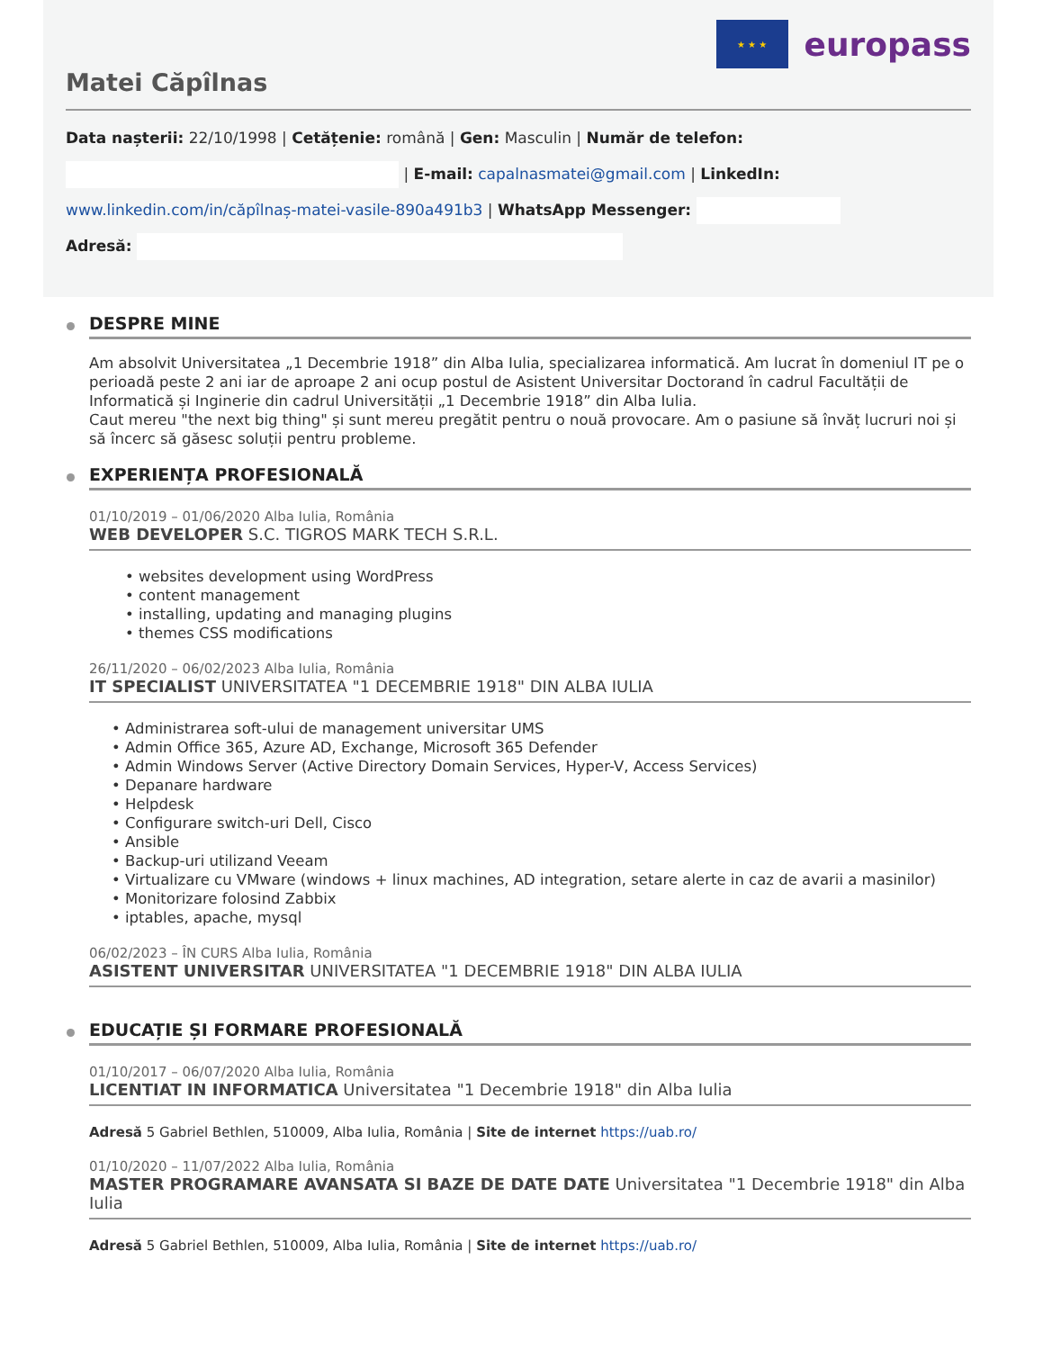★ ★ ★
europass
Matei Căpîlnas
Data nașterii: 22/10/1998 | Cetățenie: română | Gen: Masculin | Număr de telefon:
| E-mail: capalnasmatei@gmail.com | LinkedIn:
www.linkedin.com/in/căpîlnaș-matei-vasile-890a491b3 | WhatsApp Messenger:
Adresă:
DESPRE MINE
Am absolvit Universitatea „1 Decembrie 1918” din Alba Iulia, specializarea informatică. Am lucrat în domeniul IT pe o perioadă peste 2 ani iar de aproape 2 ani ocup postul de Asistent Universitar Doctorand în cadrul Facultății de Informatică și Inginerie din cadrul Universității „1 Decembrie 1918” din Alba Iulia.
Caut mereu "the next big thing" și sunt mereu pregătit pentru o nouă provocare. Am o pasiune să învăț lucruri noi și să încerc să găsesc soluții pentru probleme.
EXPERIENȚA PROFESIONALĂ
01/10/2019 – 01/06/2020 Alba Iulia, România
WEB DEVELOPER S.C. TIGROS MARK TECH S.R.L.
• websites development using WordPress
• content management
• installing, updating and managing plugins
• themes CSS modifications
26/11/2020 – 06/02/2023 Alba Iulia, România
IT SPECIALIST UNIVERSITATEA "1 DECEMBRIE 1918" DIN ALBA IULIA
• Administrarea soft-ului de management universitar UMS
• Admin Office 365, Azure AD, Exchange, Microsoft 365 Defender
• Admin Windows Server (Active Directory Domain Services, Hyper-V, Access Services)
• Depanare hardware
• Helpdesk
• Configurare switch-uri Dell, Cisco
• Ansible
• Backup-uri utilizand Veeam
• Virtualizare cu VMware (windows + linux machines, AD integration, setare alerte in caz de avarii a masinilor)
• Monitorizare folosind Zabbix
• iptables, apache, mysql
06/02/2023 – ÎN CURS Alba Iulia, România
ASISTENT UNIVERSITAR UNIVERSITATEA "1 DECEMBRIE 1918" DIN ALBA IULIA
EDUCAȚIE ȘI FORMARE PROFESIONALĂ
01/10/2017 – 06/07/2020 Alba Iulia, România
LICENTIAT IN INFORMATICA Universitatea "1 Decembrie 1918" din Alba Iulia
Adresă 5 Gabriel Bethlen, 510009, Alba Iulia, România | Site de internet https://uab.ro/
01/10/2020 – 11/07/2022 Alba Iulia, România
MASTER PROGRAMARE AVANSATA SI BAZE DE DATE DATE Universitatea "1 Decembrie 1918" din Alba Iulia
Adresă 5 Gabriel Bethlen, 510009, Alba Iulia, România | Site de internet https://uab.ro/